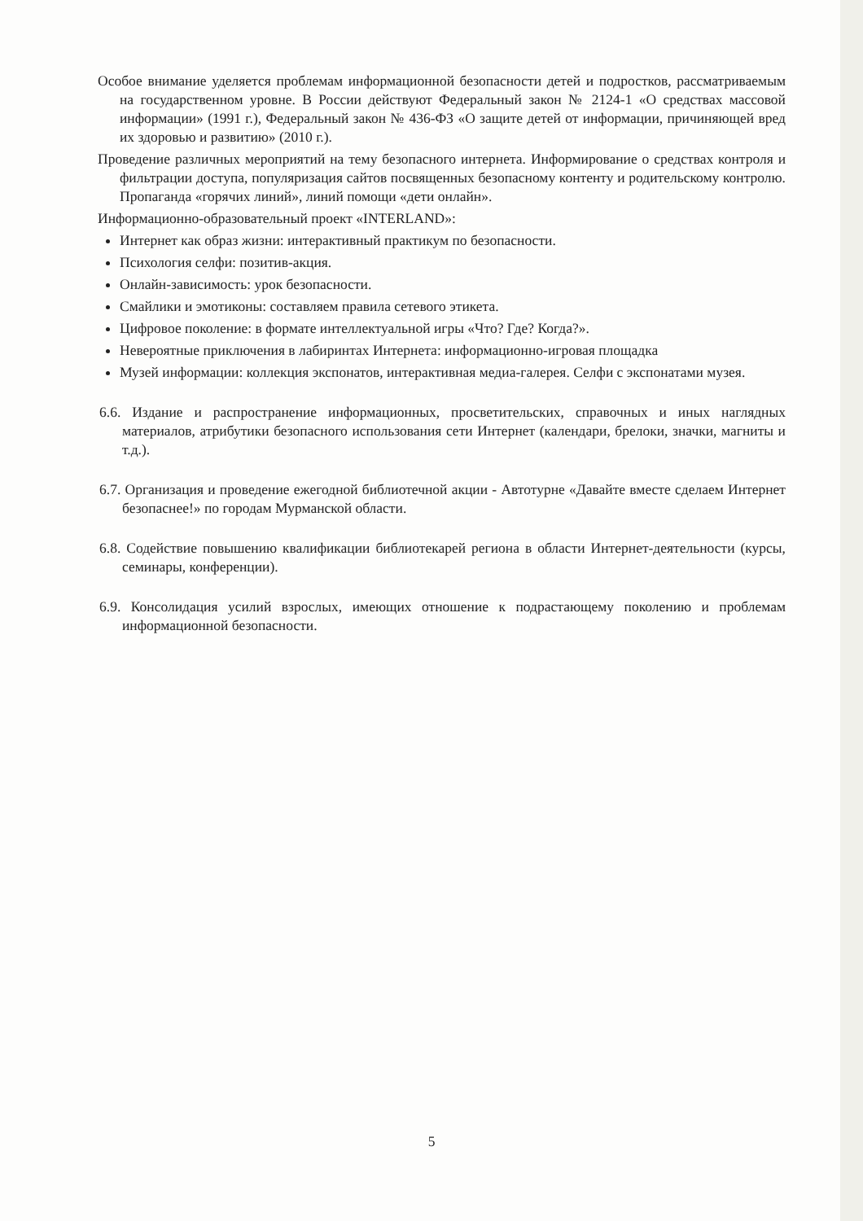Особое внимание уделяется проблемам информационной безопасности детей и подростков, рассматриваемым на государственном уровне. В России действуют Федеральный закон № 2124-1 «О средствах массовой информации» (1991 г.), Федеральный закон № 436-ФЗ «О защите детей от информации, причиняющей вред их здоровью и развитию» (2010 г.).
Проведение различных мероприятий на тему безопасного интернета. Информирование о средствах контроля и фильтрации доступа, популяризация сайтов посвященных безопасному контенту и родительскому контролю. Пропаганда «горячих линий», линий помощи «дети онлайн».
Информационно-образовательный проект «INTERLAND»:
Интернет как образ жизни: интерактивный практикум по безопасности.
Психология селфи: позитив-акция.
Онлайн-зависимость: урок безопасности.
Смайлики и эмотиконы: составляем правила сетевого этикета.
Цифровое поколение: в формате интеллектуальной игры «Что? Где? Когда?».
Невероятные приключения в лабиринтах Интернета: информационно-игровая площадка
Музей информации: коллекция экспонатов, интерактивная медиа-галерея. Селфи с экспонатами музея.
6.6. Издание и распространение информационных, просветительских, справочных и иных наглядных материалов, атрибутики безопасного использования сети Интернет (календари, брелоки, значки, магниты и т.д.).
6.7. Организация и проведение ежегодной библиотечной акции - Автотурне «Давайте вместе сделаем Интернет безопаснее!» по городам Мурманской области.
6.8. Содействие повышению квалификации библиотекарей региона в области Интернет-деятельности (курсы, семинары, конференции).
6.9. Консолидация усилий взрослых, имеющих отношение к подрастающему поколению и проблемам информационной безопасности.
5